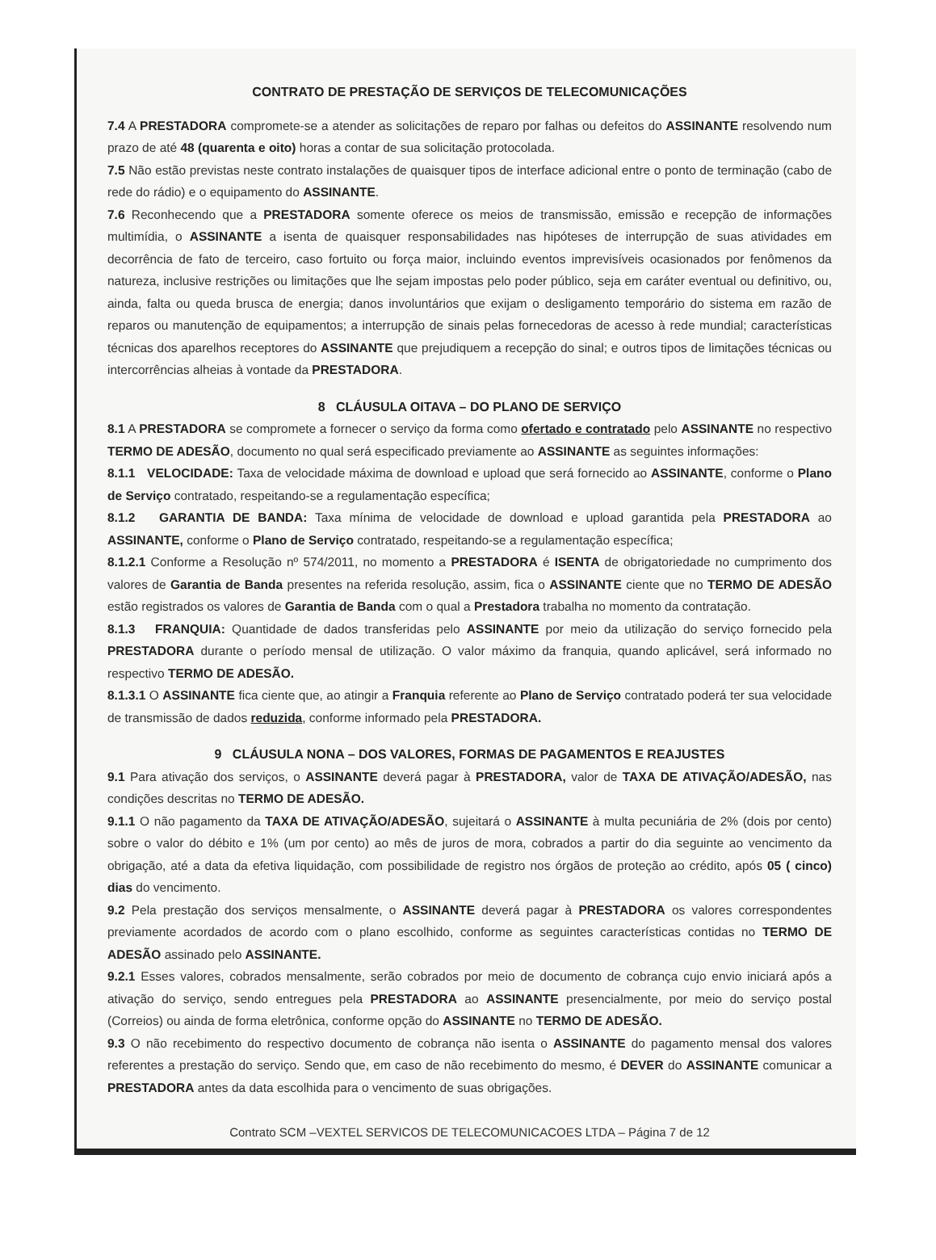CONTRATO DE PRESTAÇÃO DE SERVIÇOS DE TELECOMUNICAÇÕES
7.4 A PRESTADORA compromete-se a atender as solicitações de reparo por falhas ou defeitos do ASSINANTE resolvendo num prazo de até 48 (quarenta e oito) horas a contar de sua solicitação protocolada.
7.5 Não estão previstas neste contrato instalações de quaisquer tipos de interface adicional entre o ponto de terminação (cabo de rede do rádio) e o equipamento do ASSINANTE.
7.6 Reconhecendo que a PRESTADORA somente oferece os meios de transmissão, emissão e recepção de informações multimídia, o ASSINANTE a isenta de quaisquer responsabilidades nas hipóteses de interrupção de suas atividades em decorrência de fato de terceiro, caso fortuito ou força maior, incluindo eventos imprevisíveis ocasionados por fenômenos da natureza, inclusive restrições ou limitações que lhe sejam impostas pelo poder público, seja em caráter eventual ou definitivo, ou, ainda, falta ou queda brusca de energia; danos involuntários que exijam o desligamento temporário do sistema em razão de reparos ou manutenção de equipamentos; a interrupção de sinais pelas fornecedoras de acesso à rede mundial; características técnicas dos aparelhos receptores do ASSINANTE que prejudiquem a recepção do sinal; e outros tipos de limitações técnicas ou intercorrências alheias à vontade da PRESTADORA.
8 CLÁUSULA OITAVA – DO PLANO DE SERVIÇO
8.1 A PRESTADORA se compromete a fornecer o serviço da forma como ofertado e contratado pelo ASSINANTE no respectivo TERMO DE ADESÃO, documento no qual será especificado previamente ao ASSINANTE as seguintes informações:
8.1.1 VELOCIDADE: Taxa de velocidade máxima de download e upload que será fornecido ao ASSINANTE, conforme o Plano de Serviço contratado, respeitando-se a regulamentação específica;
8.1.2 GARANTIA DE BANDA: Taxa mínima de velocidade de download e upload garantida pela PRESTADORA ao ASSINANTE, conforme o Plano de Serviço contratado, respeitando-se a regulamentação específica;
8.1.2.1 Conforme a Resolução nº 574/2011, no momento a PRESTADORA é ISENTA de obrigatoriedade no cumprimento dos valores de Garantia de Banda presentes na referida resolução, assim, fica o ASSINANTE ciente que no TERMO DE ADESÃO estão registrados os valores de Garantia de Banda com o qual a Prestadora trabalha no momento da contratação.
8.1.3 FRANQUIA: Quantidade de dados transferidas pelo ASSINANTE por meio da utilização do serviço fornecido pela PRESTADORA durante o período mensal de utilização. O valor máximo da franquia, quando aplicável, será informado no respectivo TERMO DE ADESÃO.
8.1.3.1 O ASSINANTE fica ciente que, ao atingir a Franquia referente ao Plano de Serviço contratado poderá ter sua velocidade de transmissão de dados reduzida, conforme informado pela PRESTADORA.
9 CLÁUSULA NONA – DOS VALORES, FORMAS DE PAGAMENTOS E REAJUSTES
9.1 Para ativação dos serviços, o ASSINANTE deverá pagar à PRESTADORA, valor de TAXA DE ATIVAÇÃO/ADESÃO, nas condições descritas no TERMO DE ADESÃO.
9.1.1 O não pagamento da TAXA DE ATIVAÇÃO/ADESÃO, sujeitará o ASSINANTE à multa pecuniária de 2% (dois por cento) sobre o valor do débito e 1% (um por cento) ao mês de juros de mora, cobrados a partir do dia seguinte ao vencimento da obrigação, até a data da efetiva liquidação, com possibilidade de registro nos órgãos de proteção ao crédito, após 05 ( cinco) dias do vencimento.
9.2 Pela prestação dos serviços mensalmente, o ASSINANTE deverá pagar à PRESTADORA os valores correspondentes previamente acordados de acordo com o plano escolhido, conforme as seguintes características contidas no TERMO DE ADESÃO assinado pelo ASSINANTE.
9.2.1 Esses valores, cobrados mensalmente, serão cobrados por meio de documento de cobrança cujo envio iniciará após a ativação do serviço, sendo entregues pela PRESTADORA ao ASSINANTE presencialmente, por meio do serviço postal (Correios) ou ainda de forma eletrônica, conforme opção do ASSINANTE no TERMO DE ADESÃO.
9.3 O não recebimento do respectivo documento de cobrança não isenta o ASSINANTE do pagamento mensal dos valores referentes a prestação do serviço. Sendo que, em caso de não recebimento do mesmo, é DEVER do ASSINANTE comunicar a PRESTADORA antes da data escolhida para o vencimento de suas obrigações.
Contrato SCM –VEXTEL SERVICOS DE TELECOMUNICACOES LTDA – Página 7 de 12